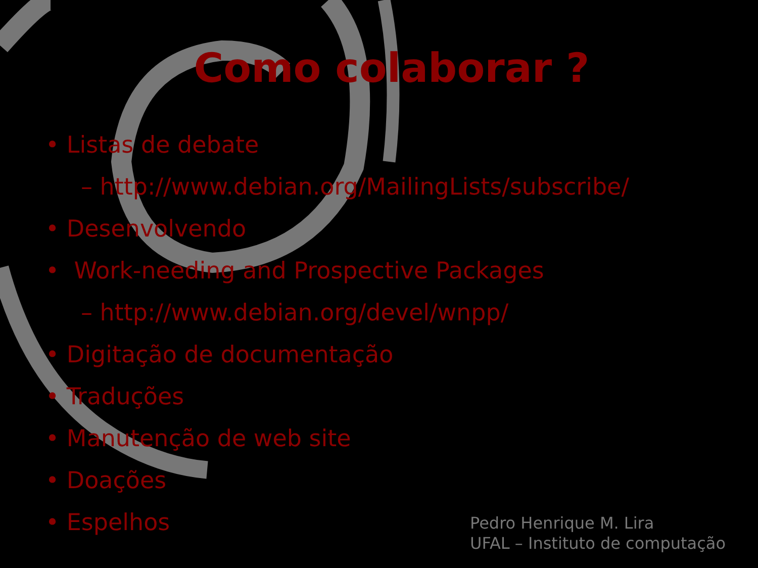Como colaborar ?
• Listas de debate
– http://www.debian.org/MailingLists/subscribe/
• Desenvolvendo
• Work-needing and Prospective Packages
– http://www.debian.org/devel/wnpp/
• Digitação de documentação
• Traduções
• Manutenção de web site
• Doações
• Espelhos
Pedro Henrique M. Lira
UFAL – Instituto de computação